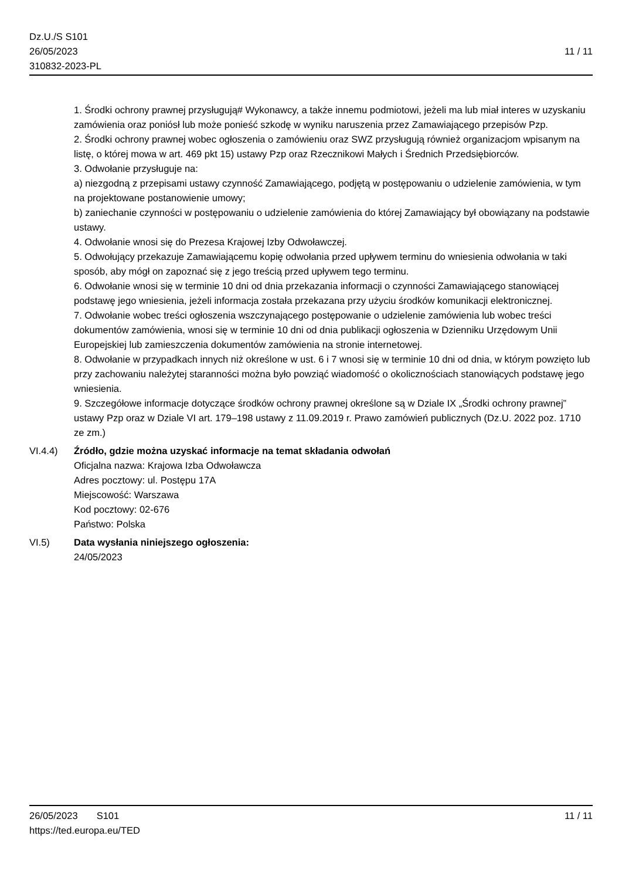Dz.U./S S101
26/05/2023
310832-2023-PL
11 / 11
1. Środki ochrony prawnej przysługują# Wykonawcy, a także innemu podmiotowi, jeżeli ma lub miał interes w uzyskaniu zamówienia oraz poniósł lub może ponieść szkodę w wyniku naruszenia przez Zamawiającego przepisów Pzp.
2. Środki ochrony prawnej wobec ogłoszenia o zamówieniu oraz SWZ przysługują również organizacjom wpisanym na listę, o której mowa w art. 469 pkt 15) ustawy Pzp oraz Rzecznikowi Małych i Średnich Przedsiębiorców.
3. Odwołanie przysługuje na:
a) niezgodną z przepisami ustawy czynność Zamawiającego, podjętą w postępowaniu o udzielenie zamówienia, w tym na projektowane postanowienie umowy;
b) zaniechanie czynności w postępowaniu o udzielenie zamówienia do której Zamawiający był obowiązany na podstawie ustawy.
4. Odwołanie wnosi się do Prezesa Krajowej Izby Odwoławczej.
5. Odwołujący przekazuje Zamawiającemu kopię odwołania przed upływem terminu do wniesienia odwołania w taki sposób, aby mógł on zapoznać się z jego treścią przed upływem tego terminu.
6. Odwołanie wnosi się w terminie 10 dni od dnia przekazania informacji o czynności Zamawiającego stanowiącej podstawę jego wniesienia, jeżeli informacja została przekazana przy użyciu środków komunikacji elektronicznej.
7. Odwołanie wobec treści ogłoszenia wszczynającego postępowanie o udzielenie zamówienia lub wobec treści dokumentów zamówienia, wnosi się w terminie 10 dni od dnia publikacji ogłoszenia w Dzienniku Urzędowym Unii Europejskiej lub zamieszczenia dokumentów zamówienia na stronie internetowej.
8. Odwołanie w przypadkach innych niż określone w ust. 6 i 7 wnosi się w terminie 10 dni od dnia, w którym powzięto lub przy zachowaniu należytej staranności można było powziąć wiadomość o okolicznościach stanowiących podstawę jego wniesienia.
9. Szczegółowe informacje dotyczące środków ochrony prawnej określone są w Dziale IX „Środki ochrony prawnej” ustawy Pzp oraz w Dziale VI art. 179–198 ustawy z 11.09.2019 r. Prawo zamówień publicznych (Dz.U. 2022 poz. 1710 ze zm.)
VI.4.4) Źródło, gdzie można uzyskać informacje na temat składania odwołań
Oficjalna nazwa: Krajowa Izba Odwoławcza
Adres pocztowy: ul. Postępu 17A
Miejscowość: Warszawa
Kod pocztowy: 02-676
Państwo: Polska
VI.5) Data wysłania niniejszego ogłoszenia:
24/05/2023
26/05/2023 S101
https://ted.europa.eu/TED
11 / 11